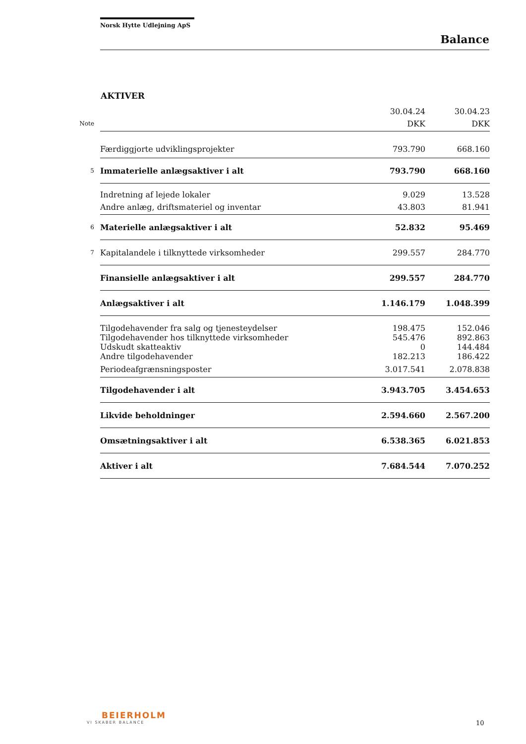Norsk Hytte Udlejning ApS
Balance
AKTIVER
| | | 30.04.24 | 30.04.23 |
| Note | | DKK | DKK |
| | Færdiggjorte udviklingsprojekter | 793.790 | 668.160 |
| 5 | Immaterielle anlægsaktiver i alt | 793.790 | 668.160 |
| | Indretning af lejede lokaler | 9.029 | 13.528 |
| | Andre anlæg, driftsmateriel og inventar | 43.803 | 81.941 |
| 6 | Materielle anlægsaktiver i alt | 52.832 | 95.469 |
| 7 | Kapitalandele i tilknyttede virksomheder | 299.557 | 284.770 |
| | Finansielle anlægsaktiver i alt | 299.557 | 284.770 |
| | Anlægsaktiver i alt | 1.146.179 | 1.048.399 |
| | Tilgodehavender fra salg og tjenesteydelser | 198.475 | 152.046 |
| | Tilgodehavender hos tilknyttede virksomheder | 545.476 | 892.863 |
| | Udskudt skatteaktiv | 0 | 144.484 |
| | Andre tilgodehavender | 182.213 | 186.422 |
| | Periodeafgrænsningsposter | 3.017.541 | 2.078.838 |
| | Tilgodehavender i alt | 3.943.705 | 3.454.653 |
| | Likvide beholdninger | 2.594.660 | 2.567.200 |
| | Omsætningsaktiver i alt | 6.538.365 | 6.021.853 |
| | Aktiver i alt | 7.684.544 | 7.070.252 |
BEIERHOLM
VI SKABER BALANCE
10